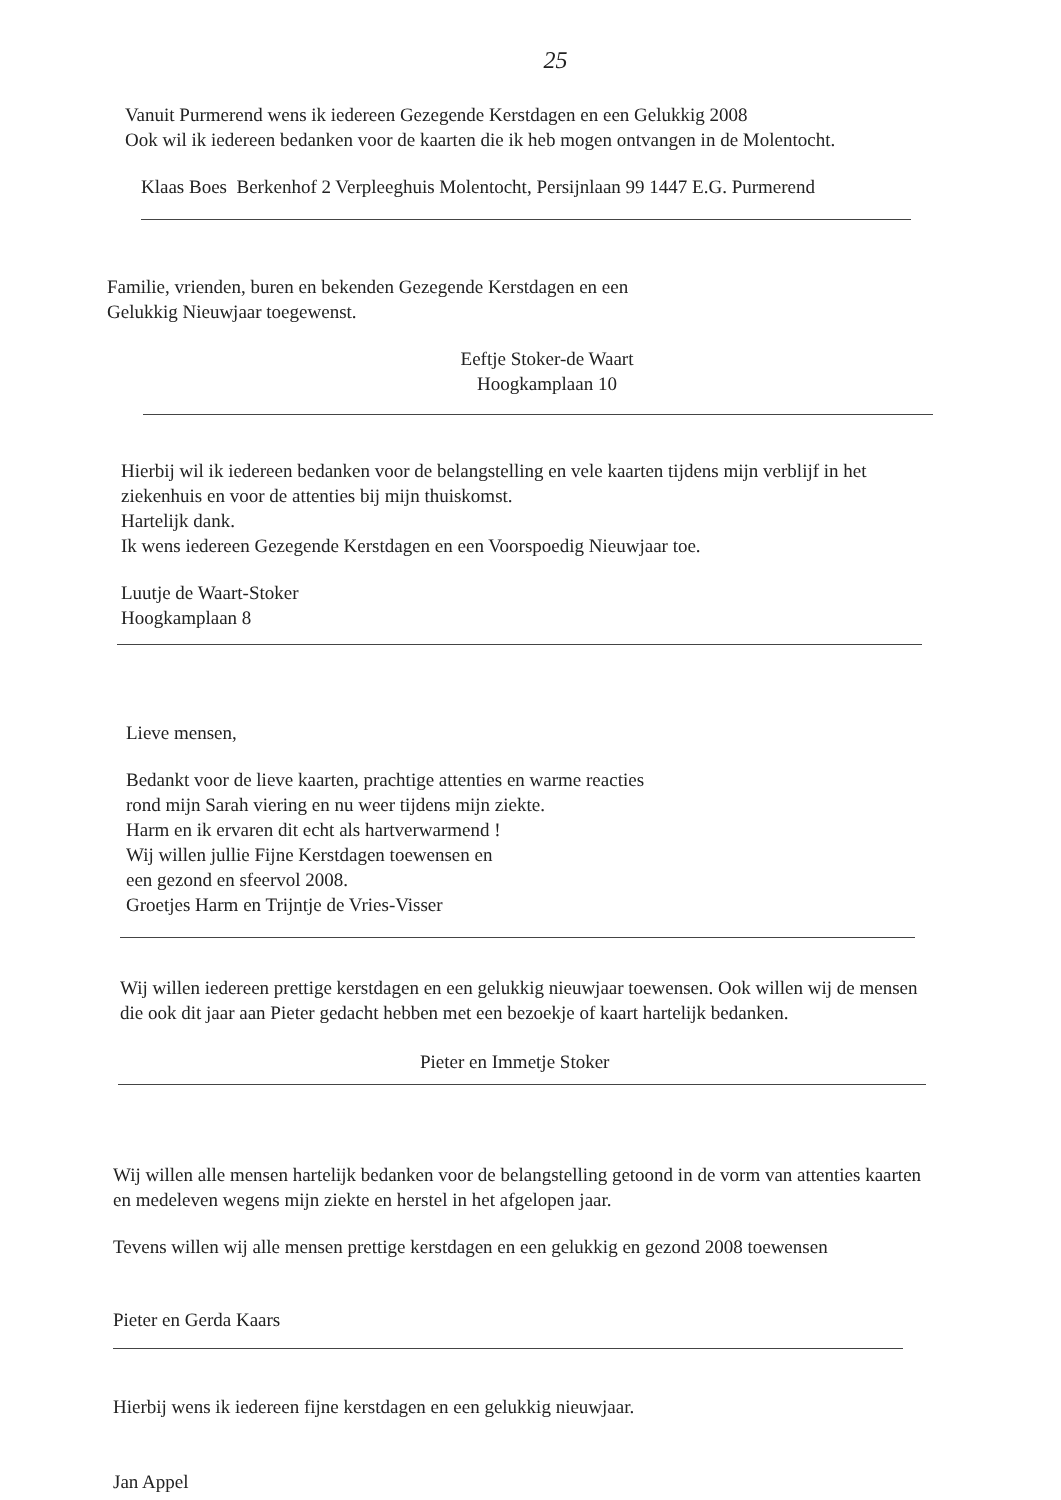25
Vanuit Purmerend wens ik iedereen Gezegende Kerstdagen en een Gelukkig 2008
Ook wil ik iedereen bedanken voor de kaarten die ik heb mogen ontvangen in de Molentocht.
Klaas Boes Berkenhof 2 Verpleeghuis Molentocht, Persijnlaan 99 1447 E.G. Purmerend
Familie, vrienden, buren en bekenden Gezegende Kerstdagen en een
Gelukkig Nieuwjaar toegewenst.
Eeftje Stoker-de Waart
Hoogkamplaan 10
Hierbij wil ik iedereen bedanken voor de belangstelling en vele kaarten tijdens mijn verblijf in het ziekenhuis en voor de attenties bij mijn thuiskomst.
Hartelijk dank.
Ik wens iedereen Gezegende Kerstdagen en een Voorspoedig Nieuwjaar toe.
Luutje de Waart-Stoker
Hoogkamplaan 8
Lieve mensen,
Bedankt voor de lieve kaarten, prachtige attenties en warme reacties
rond mijn Sarah viering en nu weer tijdens mijn ziekte.
Harm en ik ervaren dit echt als hartverwarmend !
Wij willen jullie Fijne Kerstdagen toewensen en
een gezond en sfeervol 2008.
Groetjes Harm en Trijntje de Vries-Visser
Wij willen iedereen prettige kerstdagen en een gelukkig nieuwjaar toewensen. Ook willen wij de mensen die ook dit jaar aan Pieter gedacht hebben met een bezoekje of kaart hartelijk bedanken.
Pieter en Immetje Stoker
Wij willen alle mensen hartelijk bedanken voor de belangstelling getoond in de vorm van attenties kaarten en medeleven wegens mijn ziekte en herstel in het afgelopen jaar.
Tevens willen wij alle mensen prettige kerstdagen en een gelukkig en gezond 2008 toewensen
Pieter en Gerda Kaars
Hierbij wens ik iedereen fijne kerstdagen en een gelukkig nieuwjaar.
Jan Appel